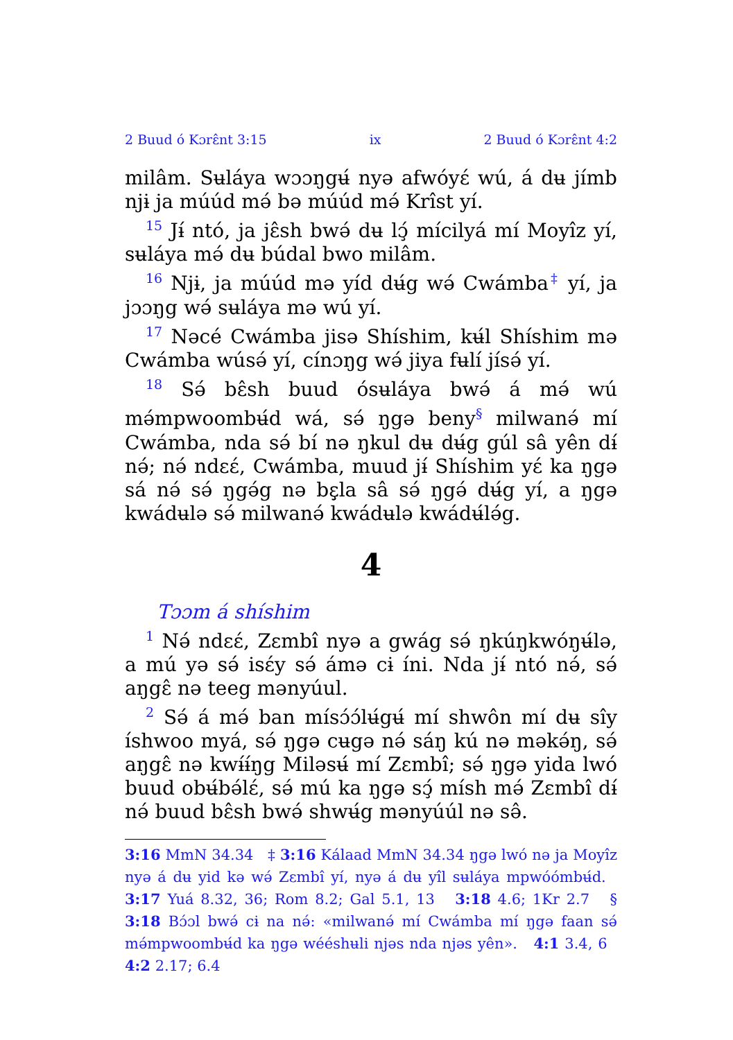2 Buud ó Kɔrɛ̂nt 3:15 ix 2 Buud ó Kɔrɛ̂nt 4:2
milâm. Sʉláya wɔɔŋgʉ́ nyə afwóyɛ́ wú, á dʉ jímb njɨ ja múúd mə́ bə múúd mə́ Krîst yí.
<sup>15</sup> Jɨ́ ntó, ja jɛ̂sh bwə́ dʉ lɔ̧́ mícilyá mí Moyîz yí, sʉláya mə́ dʉ búdal bwo milâm.
<sup>16</sup> Njɨ, ja múúd mə yíd dʉ́g wə́ Cwámba<sup>‡</sup> yí, ja jɔɔŋg wə́ sʉláya mə wú yí.
<sup>17</sup> Nəcé Cwámba jisə Shíshim, kʉ́l Shíshim mə Cwámba wúsə́ yí, cínɔŋg wə́ jiya fʉlí jísə́ yí.
<sup>18</sup> Sə́ bɛ̂sh buud ósʉláya bwə́ á mə́ wú mə́mpwoombʉ́d wá, sə́ ŋgə beny<sup>§</sup> milwanə́ mí Cwámba, nda sə́ bí nə ŋkul dʉ dʉ́g gúl sâ yên dɨ́ nə́; nə́ ndɛɛ́, Cwámba, muud jɨ́ Shíshim yɛ́ ka ŋgə sá nə́ sə́ ŋgə́g nə bɛ̧̧la sâ sə́ ŋgə́ dʉ́g yí, a ŋgə kwádʉlə sə́ milwanə́ kwádʉlə kwádʉ́lə́g.
4
Tɔɔm á shíshim
<sup>1</sup> Nə́ ndɛɛ́, Zɛmbî nyə a gwág sə́ ŋkúŋkwóŋʉ́lə, a mú yə sə́ isɛ́y sə́ ámə cɨ íni. Nda jɨ́ ntó nə́, sə́ aŋgɛ̂ nə teeg mənyúul.
<sup>2</sup> Sə́ á mə́ ban mísɔ́ɔ́lʉ́gʉ́ mí shwôn mí dʉ sîy íshwoo myá, sə́ ŋgə cʉgə nə́ sáŋ kú nə məkə́ŋ, sə́ aŋgɛ̂ nə kwɨ́ɨ́ŋg Miləsʉ́ mí Zɛmbî; sə́ ŋgə yida lwó buud obʉ́bə́lɛ́, sə́ mú ka ŋgə sɔ̧́ mísh mə́ Zɛmbî dɨ́ nə́ buud bɛ̂sh bwə́ shwʉ́g mənyúúl nə sə̂.
3:16 MmN 34.34 ‡ 3:16 Kálaad MmN 34.34 ŋgə lwó nə ja Moyîz nyə á dʉ yid kə wə́ Zɛmbî yí, nyə á dʉ yîl sʉláya mpwóómbʉ́d. 3:17 Yuá 8.32, 36; Rom 8.2; Gal 5.1, 13 3:18 4.6; 1Kr 2.7 § 3:18 Bɔ́ɔl bwə́ cɨ na nə́: «milwanə́ mí Cwámba mí ŋgə faan sə́ mə́mpwoombʉ́d ka ŋgə wééshʉli njəs nda njəs yên». 4:1 3.4, 6 4:2 2.17; 6.4